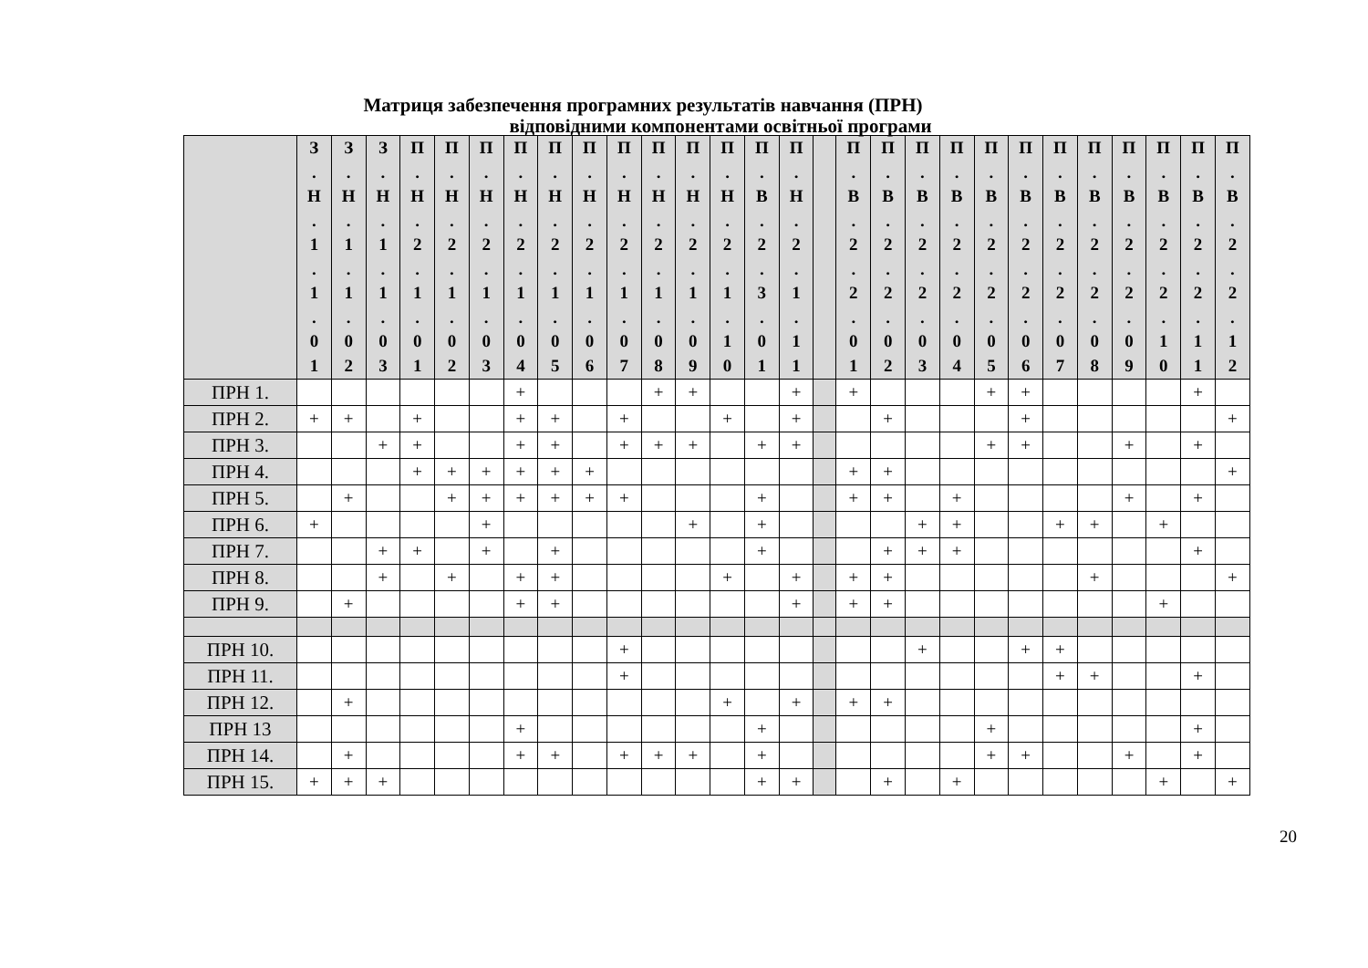Матриця забезпечення програмних результатів навчання (ПРН)
відповідними компонентами освітньої програми
| | З . Н . 1 . 1 . 0 1 | З . Н . 1 . 1 . 0 2 | З . Н . 1 . 1 . 0 3 | П . Н . 2 . 1 . 0 1 | П . Н . 2 . 1 . 0 2 | П . Н . 2 . 1 . 0 3 | П . Н . 2 . 1 . 0 4 | П . Н . 2 . 1 . 0 5 | П . Н . 2 . 1 . 0 6 | П . Н . 2 . 1 . 0 7 | П . Н . 2 . 1 . 0 8 | П . Н . 2 . 1 . 0 9 | П . Н . 2 . 1 . 1 0 | П . В . 2 . 3 . 0 1 | П . Н . 2 . 1 . 1 1 | | П . В . 2 . 2 . 0 1 | П . В . 2 . 2 . 0 2 | П . В . 2 . 2 . 0 3 | П . В . 2 . 2 . 0 4 | П . В . 2 . 2 . 0 5 | П . В . 2 . 2 . 0 6 | П . В . 2 . 2 . 0 7 | П . В . 2 . 2 . 0 8 | П . В . 2 . 2 . 0 9 | П . В . 2 . 2 . 1 0 | П . В . 2 . 2 . 1 1 | П . В . 2 . 2 . 1 2 |
| --- | --- | --- | --- | --- | --- | --- | --- | --- | --- | --- | --- | --- | --- | --- | --- | --- | --- | --- | --- | --- | --- | --- | --- | --- | --- | --- | --- | --- |
| ПРН 1. | | | | | | | + | | | | + | + | | | + | | + | | | | + | + | | | | | + | |
| ПРН 2. | + | + | | + | | | + | + | | + | | | + | | + | | | + | | | | + | | | | | | + |
| ПРН 3. | | | + | + | | | + | + | | + | + | + | | + | + | | | | | | + | + | | | + | | + | |
| ПРН 4. | | | | + | + | + | + | + | + | | | | | | | | + | + | | | | | | | | | | + |
| ПРН 5. | | + | | | + | + | + | + | + | + | | | | + | | | + | + | | + | | | | | + | | + | |
| ПРН 6. | + | | | | | + | | | | | | + | | + | | | | | + | + | | | + | + | | + | | |
| ПРН 7. | | | + | + | | + | | + | | | | | | + | | | | + | + | + | | | | | | | + | |
| ПРН 8. | | | + | | + | | + | + | | | | | + | | + | | + | + | | | | | | + | | | | + |
| ПРН 9. | | + | | | | | + | + | | | | | | | + | | + | + | | | | | | | | + | | |
| ПРН 10. | | | | | | | | | | + | | | | | | | | | + | | | + | + | | | | | |
| ПРН 11. | | | | | | | | | | + | | | | | | | | | | | | | + | + | | | + | |
| ПРН 12. | | + | | | | | | | | | | | + | | + | | + | + | | | | | | | | | | |
| ПРН 13 | | | | | | | + | | | | | | | + | | | | | | | + | | | | | | + | |
| ПРН 14. | | + | | | | | + | + | | + | + | + | | + | | | | | | | + | + | | | + | | + | |
| ПРН 15. | + | + | + | | | | | | | | | | | + | + | | | + | | + | | | | | | + | | + |
20